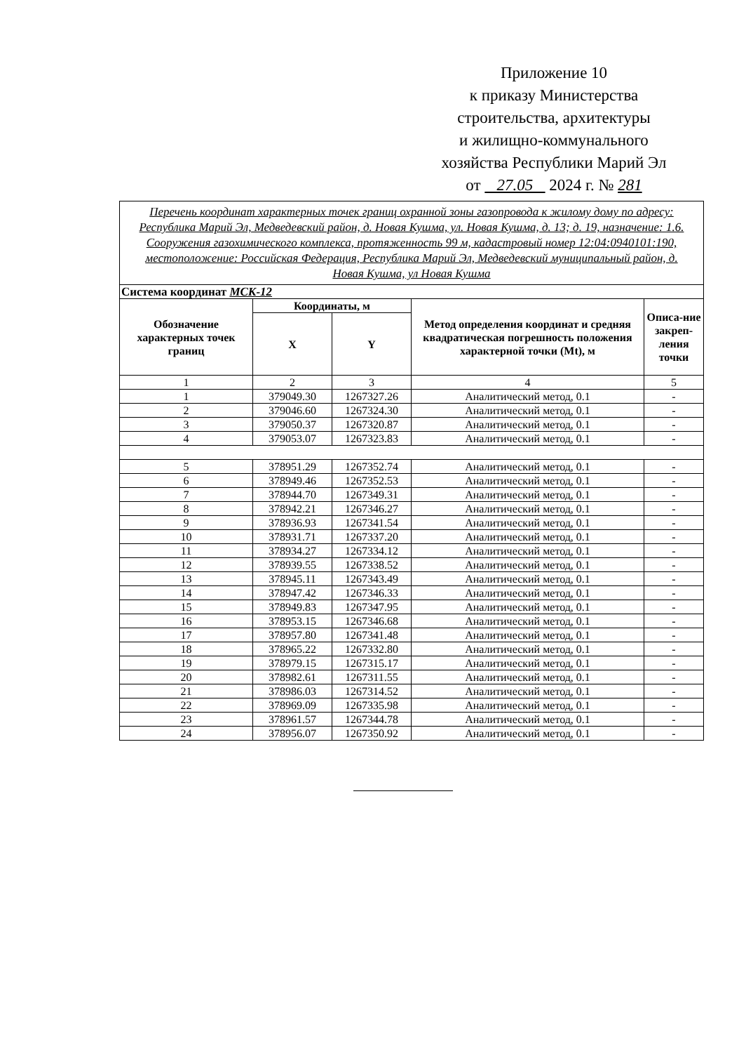Приложение 10
к приказу Министерства
строительства, архитектуры
и жилищно-коммунального
хозяйства Республики Марий Эл
от 27.05 2024 г. № 281
| Перечень координат характерных точек границ охранной зоны газопровода к жилому дому по адресу: Республика Марий Эл, Медведевский район, д. Новая Кушма, ул. Новая Кушма, д. 13; д. 19, назначение: 1.6. Сооружения газохимического комплекса, протяженность 99 м, кадастровый номер 12:04:0940101:190, местоположение: Российская Федерация, Республика Марий Эл, Медведевский муниципальный район, д. Новая Кушма, ул Новая Кушма | | | | |
| Система координат МСК-12 | | | | |
| Обозначение характерных точек границ | Координаты, м | | Метод определения координат и средняя квадратическая погрешность положения характерной точки (Mt), м | Описа-ние закреп-ления точки |
| | X | Y | | |
| 1 | 2 | 3 | 4 | 5 |
| 1 | 379049.30 | 1267327.26 | Аналитический метод, 0.1 | - |
| 2 | 379046.60 | 1267324.30 | Аналитический метод, 0.1 | - |
| 3 | 379050.37 | 1267320.87 | Аналитический метод, 0.1 | - |
| 4 | 379053.07 | 1267323.83 | Аналитический метод, 0.1 | - |
| 5 | 378951.29 | 1267352.74 | Аналитический метод, 0.1 | - |
| 6 | 378949.46 | 1267352.53 | Аналитический метод, 0.1 | - |
| 7 | 378944.70 | 1267349.31 | Аналитический метод, 0.1 | - |
| 8 | 378942.21 | 1267346.27 | Аналитический метод, 0.1 | - |
| 9 | 378936.93 | 1267341.54 | Аналитический метод, 0.1 | - |
| 10 | 378931.71 | 1267337.20 | Аналитический метод, 0.1 | - |
| 11 | 378934.27 | 1267334.12 | Аналитический метод, 0.1 | - |
| 12 | 378939.55 | 1267338.52 | Аналитический метод, 0.1 | - |
| 13 | 378945.11 | 1267343.49 | Аналитический метод, 0.1 | - |
| 14 | 378947.42 | 1267346.33 | Аналитический метод, 0.1 | - |
| 15 | 378949.83 | 1267347.95 | Аналитический метод, 0.1 | - |
| 16 | 378953.15 | 1267346.68 | Аналитический метод, 0.1 | - |
| 17 | 378957.80 | 1267341.48 | Аналитический метод, 0.1 | - |
| 18 | 378965.22 | 1267332.80 | Аналитический метод, 0.1 | - |
| 19 | 378979.15 | 1267315.17 | Аналитический метод, 0.1 | - |
| 20 | 378982.61 | 1267311.55 | Аналитический метод, 0.1 | - |
| 21 | 378986.03 | 1267314.52 | Аналитический метод, 0.1 | - |
| 22 | 378969.09 | 1267335.98 | Аналитический метод, 0.1 | - |
| 23 | 378961.57 | 1267344.78 | Аналитический метод, 0.1 | - |
| 24 | 378956.07 | 1267350.92 | Аналитический метод, 0.1 | - |